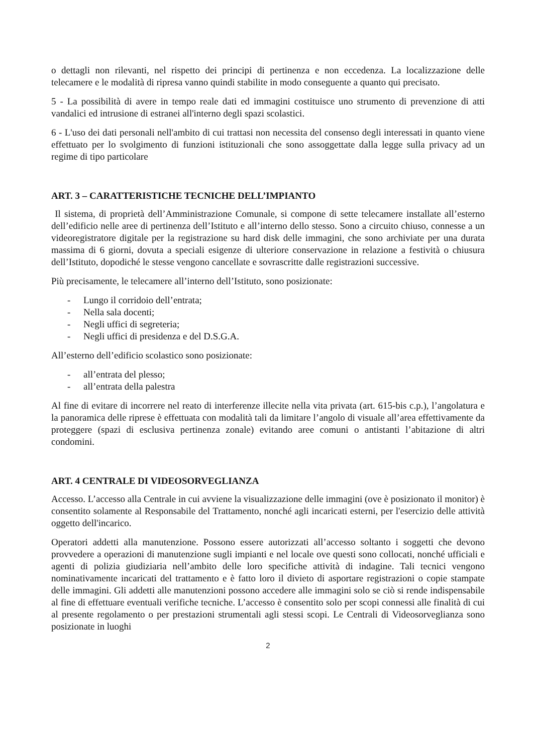o dettagli non rilevanti, nel rispetto dei principi di pertinenza e non eccedenza. La localizzazione delle telecamere e le modalità di ripresa vanno quindi stabilite in modo conseguente a quanto qui precisato.
5 - La possibilità di avere in tempo reale dati ed immagini costituisce uno strumento di prevenzione di atti vandalici ed intrusione di estranei all'interno degli spazi scolastici.
6 - L'uso dei dati personali nell'ambito di cui trattasi non necessita del consenso degli interessati in quanto viene effettuato per lo svolgimento di funzioni istituzionali che sono assoggettate dalla legge sulla privacy ad un regime di tipo particolare
ART. 3 – CARATTERISTICHE TECNICHE DELL’IMPIANTO
Il sistema, di proprietà dell’Amministrazione Comunale, si compone di sette telecamere installate all’esterno dell’edificio nelle aree di pertinenza dell’Istituto e all’interno dello stesso. Sono a circuito chiuso, connesse a un videoregistratore digitale per la registrazione su hard disk delle immagini, che sono archiviate per una durata massima di 6 giorni, dovuta a speciali esigenze di ulteriore conservazione in relazione a festività o chiusura dell’Istituto, dopodiché le stesse vengono cancellate e sovrascritte dalle registrazioni successive.
Più precisamente, le telecamere all’interno dell’Istituto, sono posizionate:
- Lungo il corridoio dell’entrata;
- Nella sala docenti;
- Negli uffici di segreteria;
- Negli uffici di presidenza e del D.S.G.A.
All’esterno dell’edificio scolastico sono posizionate:
- all’entrata del plesso;
- all’entrata della palestra
Al fine di evitare di incorrere nel reato di interferenze illecite nella vita privata (art. 615-bis c.p.), l’angolatura e la panoramica delle riprese è effettuata con modalità tali da limitare l’angolo di visuale all’area effettivamente da proteggere (spazi di esclusiva pertinenza zonale) evitando aree comuni o antistanti l’abitazione di altri condomini.
ART. 4 CENTRALE DI VIDEOSORVEGLIANZA
Accesso. L’accesso alla Centrale in cui avviene la visualizzazione delle immagini (ove è posizionato il monitor) è consentito solamente al Responsabile del Trattamento, nonché agli incaricati esterni, per l'esercizio delle attività oggetto dell'incarico.
Operatori addetti alla manutenzione. Possono essere autorizzati all’accesso soltanto i soggetti che devono provvedere a operazioni di manutenzione sugli impianti e nel locale ove questi sono collocati, nonché ufficiali e agenti di polizia giudiziaria nell’ambito delle loro specifiche attività di indagine. Tali tecnici vengono nominativamente incaricati del trattamento e è fatto loro il divieto di asportare registrazioni o copie stampate delle immagini. Gli addetti alle manutenzioni possono accedere alle immagini solo se ciò si rende indispensabile al fine di effettuare eventuali verifiche tecniche. L’accesso è consentito solo per scopi connessi alle finalità di cui al presente regolamento o per prestazioni strumentali agli stessi scopi. Le Centrali di Videosorveglianza sono posizionate in luoghi
2